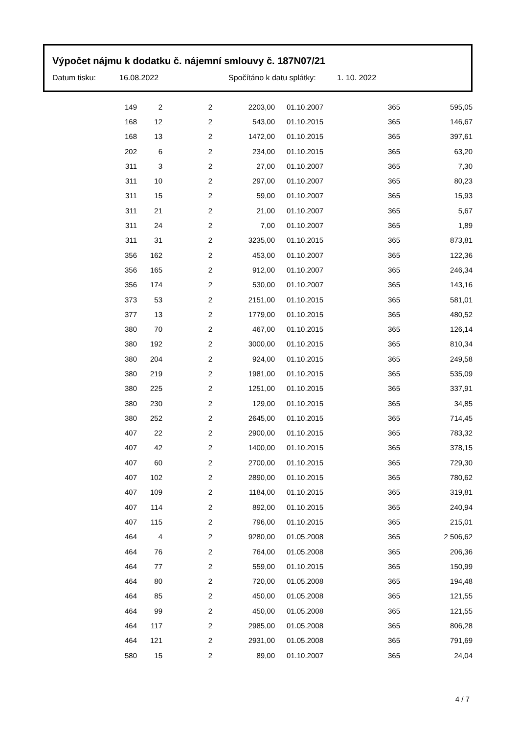Výpočet nájmu k dodatku č. nájemní smlouvy č. 187N07/21
Datum tisku: 16.08.2022 Spočítáno k datu splátky: 1. 10. 2022
| 149 | 2 | 2 | 2203,00 | 01.10.2007 | 365 | 595,05 |
| 168 | 12 | 2 | 543,00 | 01.10.2015 | 365 | 146,67 |
| 168 | 13 | 2 | 1472,00 | 01.10.2015 | 365 | 397,61 |
| 202 | 6 | 2 | 234,00 | 01.10.2015 | 365 | 63,20 |
| 311 | 3 | 2 | 27,00 | 01.10.2007 | 365 | 7,30 |
| 311 | 10 | 2 | 297,00 | 01.10.2007 | 365 | 80,23 |
| 311 | 15 | 2 | 59,00 | 01.10.2007 | 365 | 15,93 |
| 311 | 21 | 2 | 21,00 | 01.10.2007 | 365 | 5,67 |
| 311 | 24 | 2 | 7,00 | 01.10.2007 | 365 | 1,89 |
| 311 | 31 | 2 | 3235,00 | 01.10.2015 | 365 | 873,81 |
| 356 | 162 | 2 | 453,00 | 01.10.2007 | 365 | 122,36 |
| 356 | 165 | 2 | 912,00 | 01.10.2007 | 365 | 246,34 |
| 356 | 174 | 2 | 530,00 | 01.10.2007 | 365 | 143,16 |
| 373 | 53 | 2 | 2151,00 | 01.10.2015 | 365 | 581,01 |
| 377 | 13 | 2 | 1779,00 | 01.10.2015 | 365 | 480,52 |
| 380 | 70 | 2 | 467,00 | 01.10.2015 | 365 | 126,14 |
| 380 | 192 | 2 | 3000,00 | 01.10.2015 | 365 | 810,34 |
| 380 | 204 | 2 | 924,00 | 01.10.2015 | 365 | 249,58 |
| 380 | 219 | 2 | 1981,00 | 01.10.2015 | 365 | 535,09 |
| 380 | 225 | 2 | 1251,00 | 01.10.2015 | 365 | 337,91 |
| 380 | 230 | 2 | 129,00 | 01.10.2015 | 365 | 34,85 |
| 380 | 252 | 2 | 2645,00 | 01.10.2015 | 365 | 714,45 |
| 407 | 22 | 2 | 2900,00 | 01.10.2015 | 365 | 783,32 |
| 407 | 42 | 2 | 1400,00 | 01.10.2015 | 365 | 378,15 |
| 407 | 60 | 2 | 2700,00 | 01.10.2015 | 365 | 729,30 |
| 407 | 102 | 2 | 2890,00 | 01.10.2015 | 365 | 780,62 |
| 407 | 109 | 2 | 1184,00 | 01.10.2015 | 365 | 319,81 |
| 407 | 114 | 2 | 892,00 | 01.10.2015 | 365 | 240,94 |
| 407 | 115 | 2 | 796,00 | 01.10.2015 | 365 | 215,01 |
| 464 | 4 | 2 | 9280,00 | 01.05.2008 | 365 | 2 506,62 |
| 464 | 76 | 2 | 764,00 | 01.05.2008 | 365 | 206,36 |
| 464 | 77 | 2 | 559,00 | 01.10.2015 | 365 | 150,99 |
| 464 | 80 | 2 | 720,00 | 01.05.2008 | 365 | 194,48 |
| 464 | 85 | 2 | 450,00 | 01.05.2008 | 365 | 121,55 |
| 464 | 99 | 2 | 450,00 | 01.05.2008 | 365 | 121,55 |
| 464 | 117 | 2 | 2985,00 | 01.05.2008 | 365 | 806,28 |
| 464 | 121 | 2 | 2931,00 | 01.05.2008 | 365 | 791,69 |
| 580 | 15 | 2 | 89,00 | 01.10.2007 | 365 | 24,04 |
4 / 7